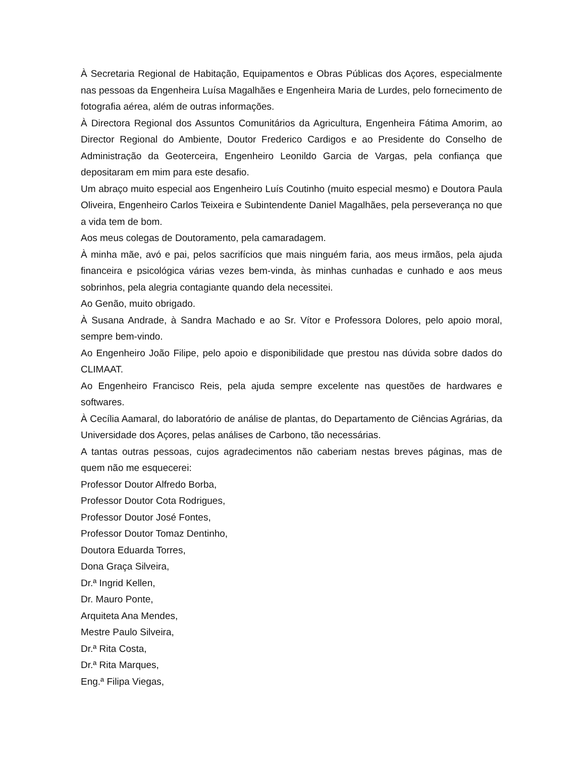À Secretaria Regional de Habitação, Equipamentos e Obras Públicas dos Açores, especialmente nas pessoas da Engenheira Luísa Magalhães e Engenheira Maria de Lurdes, pelo fornecimento de fotografia aérea, além de outras informações.
À Directora Regional dos Assuntos Comunitários da Agricultura, Engenheira Fátima Amorim, ao Director Regional do Ambiente, Doutor Frederico Cardigos e ao Presidente do Conselho de Administração da Geoterceira, Engenheiro Leonildo Garcia de Vargas, pela confiança que depositaram em mim para este desafio.
Um abraço muito especial aos Engenheiro Luís Coutinho (muito especial mesmo) e Doutora Paula Oliveira, Engenheiro Carlos Teixeira e Subintendente Daniel Magalhães, pela perseverança no que a vida tem de bom.
Aos meus colegas de Doutoramento, pela camaradagem.
À minha mãe, avó e pai, pelos sacrifícios que mais ninguém faria, aos meus irmãos, pela ajuda financeira e psicológica várias vezes bem-vinda, às minhas cunhadas e cunhado e aos meus sobrinhos, pela alegria contagiante quando dela necessitei.
Ao Genão, muito obrigado.
À Susana Andrade, à Sandra Machado e ao Sr. Vítor e Professora Dolores, pelo apoio moral, sempre bem-vindo.
Ao Engenheiro João Filipe, pelo apoio e disponibilidade que prestou nas dúvida sobre dados do CLIMAAT.
Ao Engenheiro Francisco Reis, pela ajuda sempre excelente nas questões de hardwares e softwares.
À Cecília Aamaral, do laboratório de análise de plantas, do Departamento de Ciências Agrárias, da Universidade dos Açores, pelas análises de Carbono, tão necessárias.
A tantas outras pessoas, cujos agradecimentos não caberiam nestas breves páginas, mas de quem não me esquecerei:
Professor Doutor Alfredo Borba,
Professor Doutor Cota Rodrigues,
Professor Doutor José Fontes,
Professor Doutor Tomaz Dentinho,
Doutora Eduarda Torres,
Dona Graça Silveira,
Dr.ª Ingrid Kellen,
Dr. Mauro Ponte,
Arquiteta Ana Mendes,
Mestre Paulo Silveira,
Dr.ª Rita Costa,
Dr.ª Rita Marques,
Eng.ª Filipa Viegas,